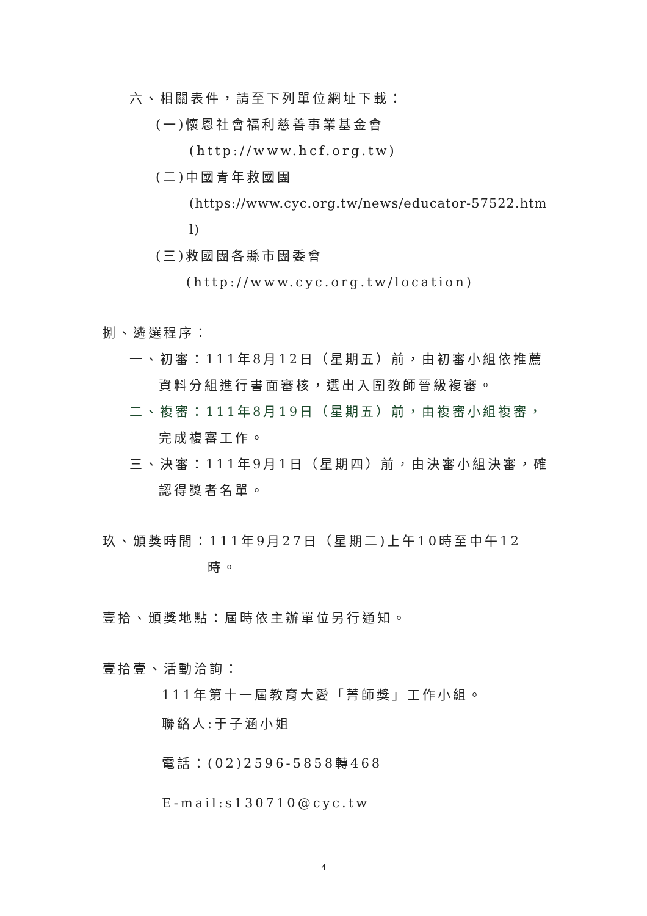六、相關表件，請至下列單位網址下載：
(一)懷恩社會福利慈善事業基金會
(http://www.hcf.org.tw)
(二)中國青年救國團
(https://www.cyc.org.tw/news/educator-57522.htm
l)
(三)救國團各縣市團委會
(http://www.cyc.org.tw/location)
捌、遴選程序：
一、初審：111年8月12日（星期五）前，由初審小組依推薦
資料分組進行書面審核，選出入圍教師晉級複審。
二、複審：111年8月19日（星期五）前，由複審小組複審，
完成複審工作。
三、決審：111年9月1日（星期四）前，由決審小組決審，確
認得獎者名單。
玖、頒獎時間：111年9月27日（星期二)上午10時至中午12
時。
壹拾、頒獎地點：屆時依主辦單位另行通知。
壹拾壹、活動洽詢：
111年第十一屆教育大愛「菁師獎」工作小組。
聯絡人:于子涵小姐
電話：(02)2596-5858轉468
E-mail:s130710@cyc.tw
4